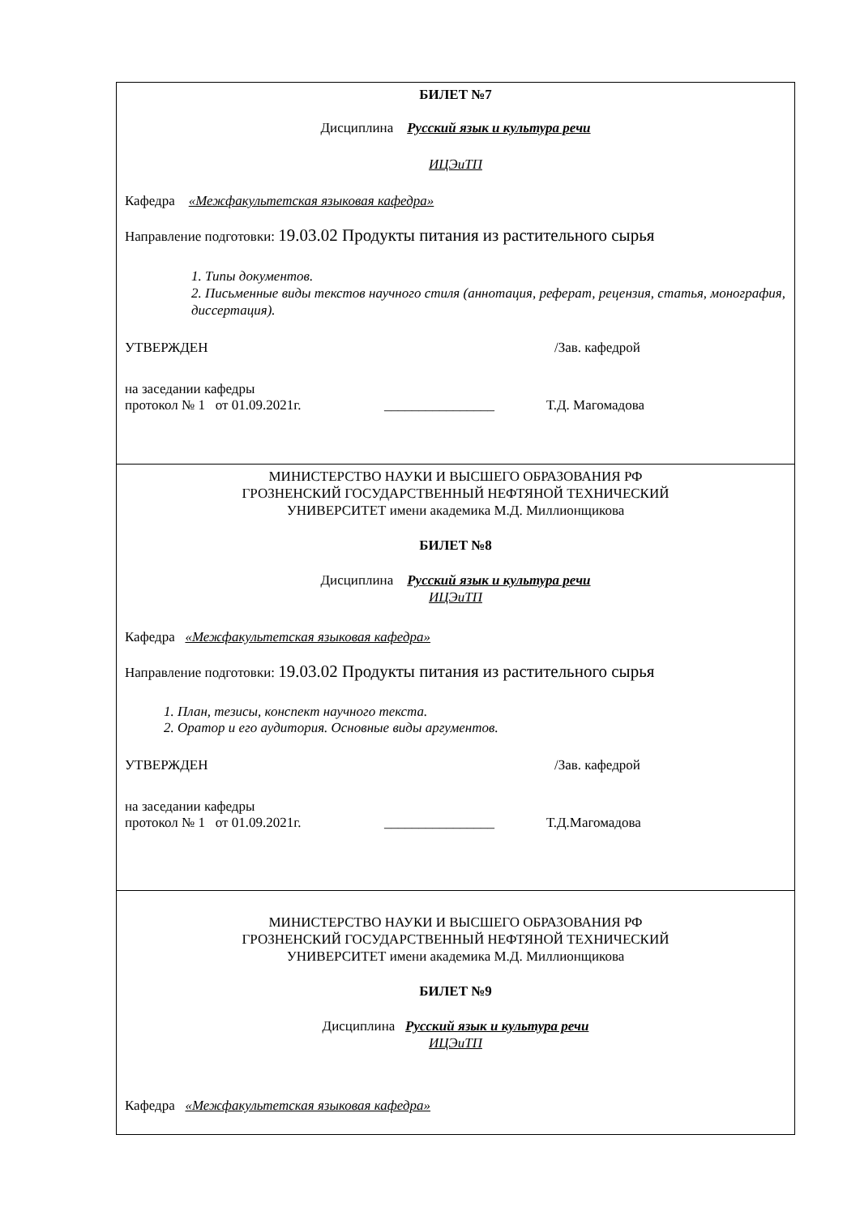| БИЛЕТ №7 Дисциплина Русский язык и культура речи ИЦЭиТП Кафедра «Межфакультетская языковая кафедра» Направление подготовки: 19.03.02 Продукты питания из растительного сырья 1. Типы документов. 2. Письменные виды текстов научного стиля (аннотация, реферат, рецензия, статья, монография, диссертация). УТВЕРЖДЕН /Зав. кафедрой на заседании кафедры протокол № 1 от 01.09.2021г. ________________ Т.Д. Магомадова |
| МИНИСТЕРСТВО НАУКИ И ВЫСШЕГО ОБРАЗОВАНИЯ РФ ГРОЗНЕНСКИЙ ГОСУДАРСТВЕННЫЙ НЕФТЯНОЙ ТЕХНИЧЕСКИЙ УНИВЕРСИТЕТ имени академика М.Д. Миллионщикова БИЛЕТ №8 Дисциплина Русский язык и культура речи ИЦЭиТП Кафедра «Межфакультетская языковая кафедра» Направление подготовки: 19.03.02 Продукты питания из растительного сырья 1. План, тезисы, конспект научного текста. 2. Оратор и его аудитория. Основные виды аргументов. УТВЕРЖДЕН /Зав. кафедрой на заседании кафедры протокол № 1 от 01.09.2021г. ________________ Т.Д.Магомадова |
| МИНИСТЕРСТВО НАУКИ И ВЫСШЕГО ОБРАЗОВАНИЯ РФ ГРОЗНЕНСКИЙ ГОСУДАРСТВЕННЫЙ НЕФТЯНОЙ ТЕХНИЧЕСКИЙ УНИВЕРСИТЕТ имени академика М.Д. Миллионщикова БИЛЕТ №9 Дисциплина Русский язык и культура речи ИЦЭиТП Кафедра «Межфакультетская языковая кафедра» |